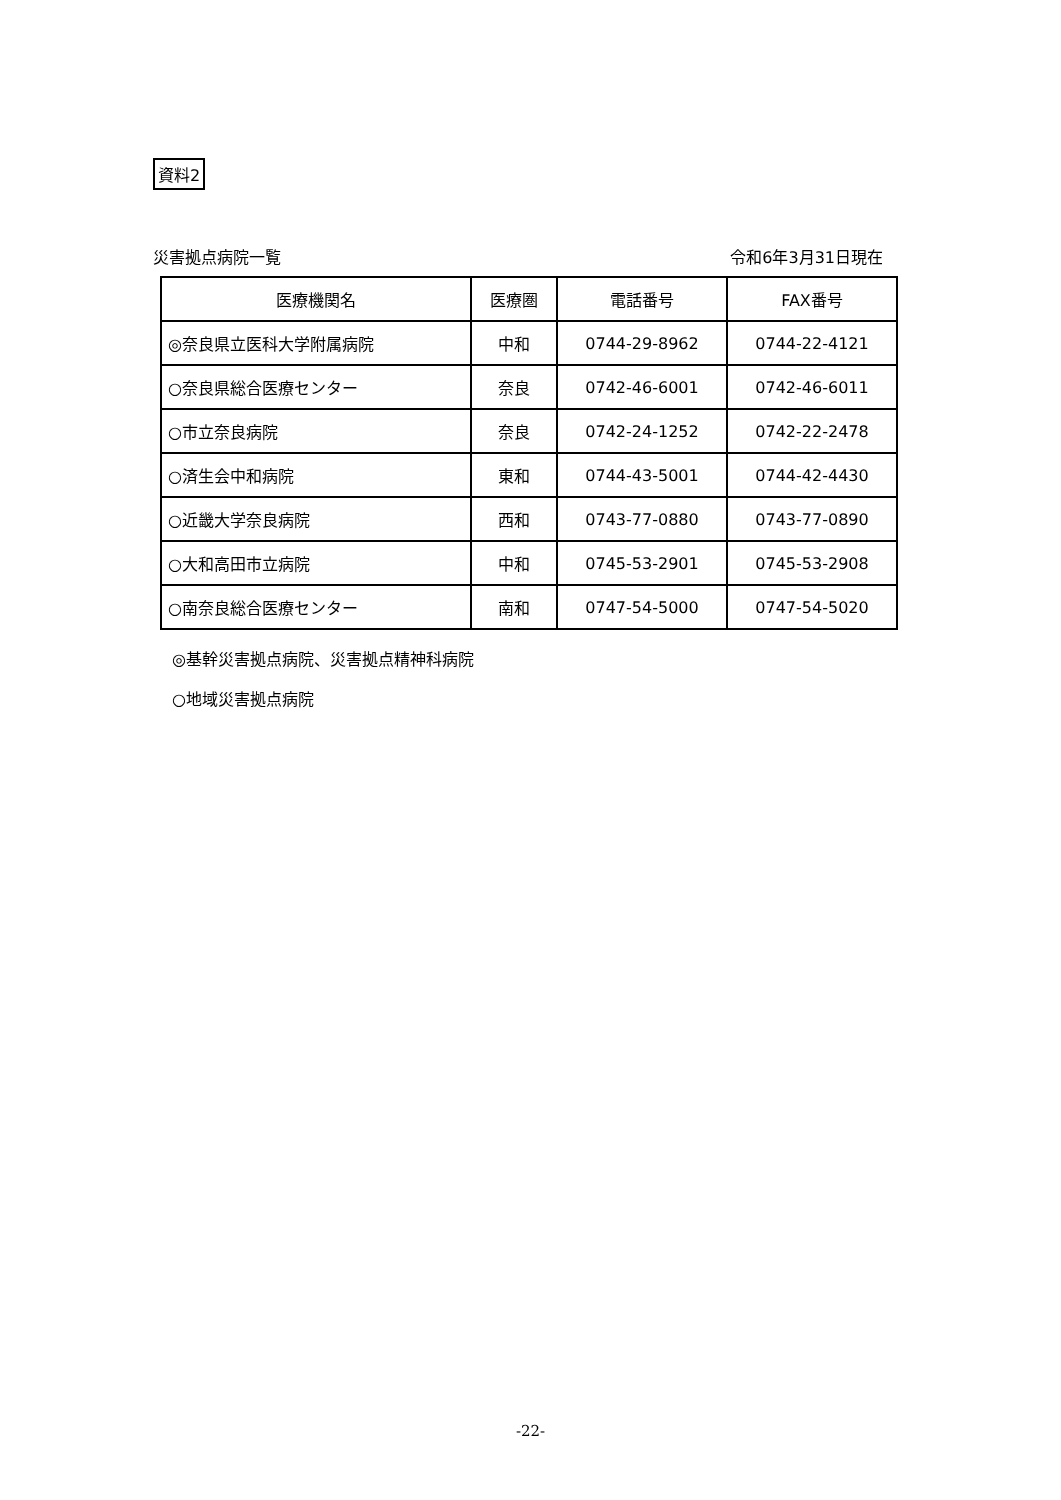資料2
災害拠点病院一覧 令和6年3月31日現在
| 医療機関名 | 医療圏 | 電話番号 | FAX番号 |
| --- | --- | --- | --- |
| ◎奈良県立医科大学附属病院 | 中和 | 0744-29-8962 | 0744-22-4121 |
| ○奈良県総合医療センター | 奈良 | 0742-46-6001 | 0742-46-6011 |
| ○市立奈良病院 | 奈良 | 0742-24-1252 | 0742-22-2478 |
| ○済生会中和病院 | 東和 | 0744-43-5001 | 0744-42-4430 |
| ○近畿大学奈良病院 | 西和 | 0743-77-0880 | 0743-77-0890 |
| ○大和高田市立病院 | 中和 | 0745-53-2901 | 0745-53-2908 |
| ○南奈良総合医療センター | 南和 | 0747-54-5000 | 0747-54-5020 |
◎基幹災害拠点病院、災害拠点精神科病院
○地域災害拠点病院
-22-